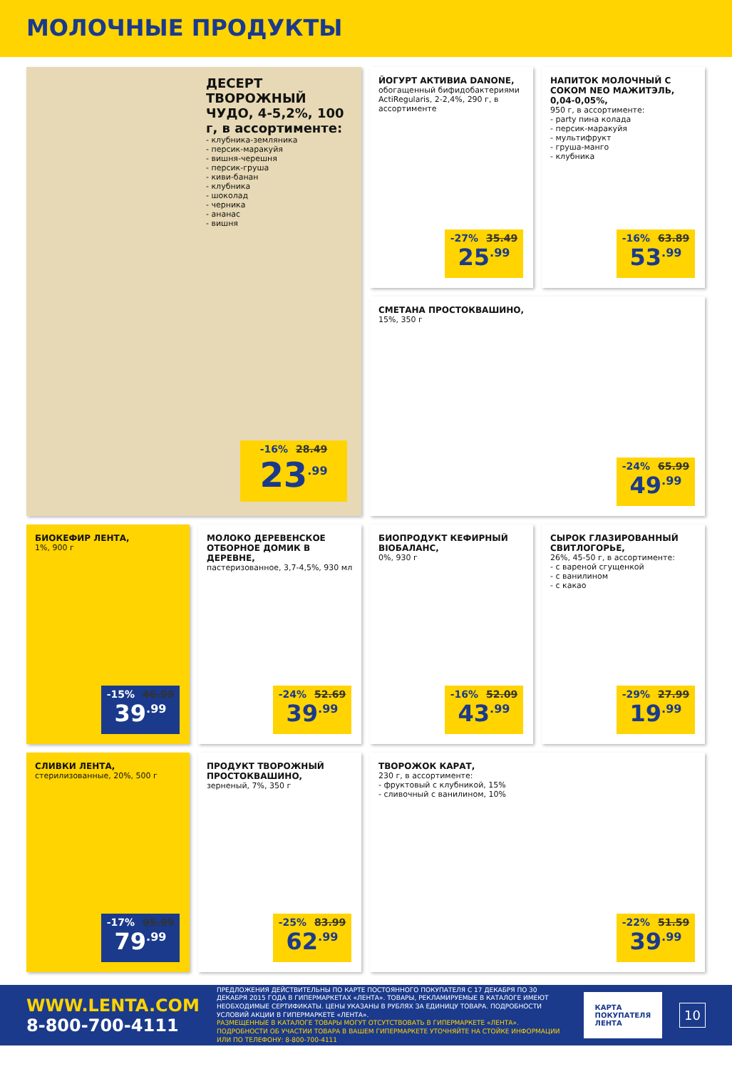МОЛОЧНЫЕ ПРОДУКТЫ
ДЕСЕРТ ТВОРОЖНЫЙ ЧУДО, 4-5,2%, 100 г, в ассортименте:
- клубника-земляника
- персик-маракуйя
- вишня-черешня
- персик-груша
- киви-банан
- клубника
- шоколад
- черника
- ананас
- вишня
-16% 28.49
23<sup>.99</sup>
ЙОГУРТ АКТИВИА DANONE,
обогащенный бифидобактериями ActiRegularis, 2-2,4%, 290 г, в ассортименте
-27% 35.49
25<sup>.99</sup>
НАПИТОК МОЛОЧНЫЙ С СОКОМ NEO МАЖИТЭЛЬ, 0,04-0,05%,
950 г, в ассортименте:
- party пина колада
- персик-маракуйя
- мультифрукт
- груша-манго
- клубника
-16% 63.89
53<sup>.99</sup>
СМЕТАНА ПРОСТОКВАШИНО,
15%, 350 г
-24% 65.99
49<sup>.99</sup>
БИОКЕФИР ЛЕНТА,
1%, 900 г
-15% 46.99
39<sup>.99</sup>
МОЛОКО ДЕРЕВЕНСКОЕ ОТБОРНОЕ ДОМИК В ДЕРЕВНЕ,
пастеризованное, 3,7-4,5%, 930 мл
-24% 52.69
39<sup>.99</sup>
БИОПРОДУКТ КЕФИРНЫЙ BIOБАЛАНС,
0%, 930 г
-16% 52.09
43<sup>.99</sup>
СЫРОК ГЛАЗИРОВАННЫЙ СВИТЛОГОРЬЕ,
26%, 45-50 г, в ассортименте:
- с вареной сгущенкой
- с ванилином
- с какао
-29% 27.99
19<sup>.99</sup>
СЛИВКИ ЛЕНТА,
стерилизованные, 20%, 500 г
-17% 95.99
79<sup>.99</sup>
ПРОДУКТ ТВОРОЖНЫЙ ПРОСТОКВАШИНО,
зерненый, 7%, 350 г
-25% 83.99
62<sup>.99</sup>
ТВОРОЖОК КАРАТ,
230 г, в ассортименте:
- фруктовый с клубникой, 15%
- сливочный с ванилином, 10%
-22% 51.59
39<sup>.99</sup>
WWW.LENTA.COM
8-800-700-4111
ПРЕДЛОЖЕНИЯ ДЕЙСТВИТЕЛЬНЫ ПО КАРТЕ ПОСТОЯННОГО ПОКУПАТЕЛЯ С 17 ДЕКАБРЯ ПО 30 ДЕКАБРЯ 2015 ГОДА В ГИПЕРМАРКЕТАХ «ЛЕНТА». ТОВАРЫ, РЕКЛАМИРУЕМЫЕ В КАТАЛОГЕ ИМЕЮТ НЕОБХОДИМЫЕ СЕРТИФИКАТЫ. ЦЕНЫ УКАЗАНЫ В РУБЛЯХ ЗА ЕДИНИЦУ ТОВАРА. ПОДРОБНОСТИ УСЛОВИЙ АКЦИИ В ГИПЕРМАРКЕТЕ «ЛЕНТА».
РАЗМЕЩЕННЫЕ В КАТАЛОГЕ ТОВАРЫ МОГУТ ОТСУТСТВОВАТЬ В ГИПЕРМАРКЕТЕ «ЛЕНТА». ПОДРОБНОСТИ ОБ УЧАСТИИ ТОВАРА В ВАШЕМ ГИПЕРМАРКЕТЕ УТОЧНЯЙТЕ НА СТОЙКЕ ИНФОРМАЦИИ ИЛИ ПО ТЕЛЕФОНУ: 8-800-700-4111
КАРТА ПОКУПАТЕЛЯ
ЛЕНТА
10